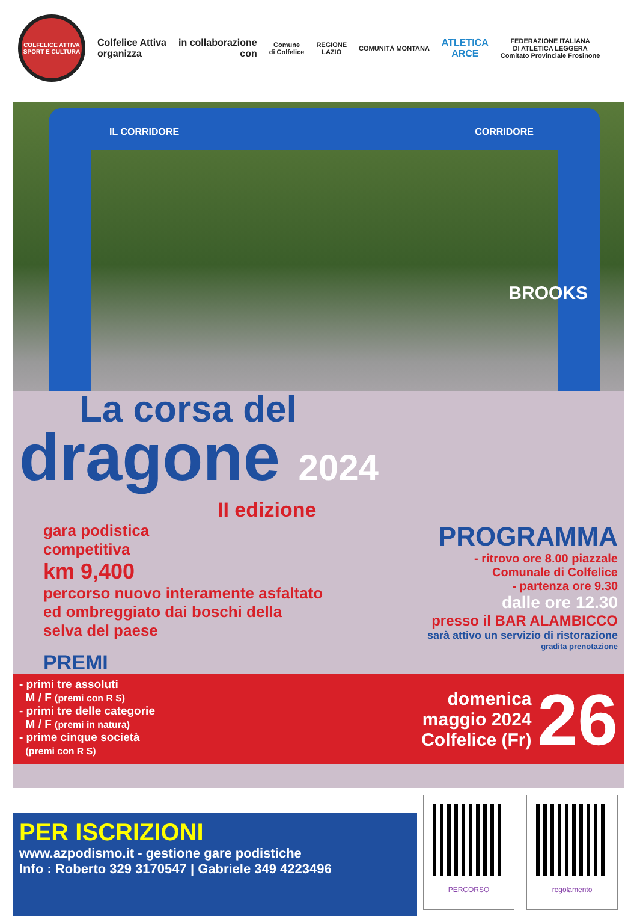COLFELICE ATTIVA
SPORT E CULTURA
Colfelice Attiva
organizza
in collaborazione
con
Comune
di Colfelice
REGIONE
LAZIO
COMUNITÀ MONTANA
ATLETICA
ARCE
FEDERAZIONE ITALIANA
DI ATLETICA LEGGERA
Comitato Provinciale Frosinone
IL CORRIDORE CORRIDORE
BROOKS
La corsa del
dragone 2024
II edizione
gara podistica
competitiva
km 9,400
percorso nuovo interamente asfaltato
ed ombreggiato dai boschi della
selva del paese
PROGRAMMA
- ritrovo ore 8.00 piazzale
Comunale di Colfelice
- partenza ore 9.30
dalle ore 12.30
presso il BAR ALAMBICCO
sarà attivo un servizio di ristorazione
gradita prenotazione
PREMI
- primi tre assoluti
M / F (premi con R S)
- primi tre delle categorie
M / F (premi in natura)
- prime cinque società
(premi con R S)
domenica
maggio 2024
Colfelice (Fr)
26
PER ISCRIZIONI
www.azpodismo.it - gestione gare podistiche
Info : Roberto 329 3170547 | Gabriele 349 4223496
PERCORSO regolamento